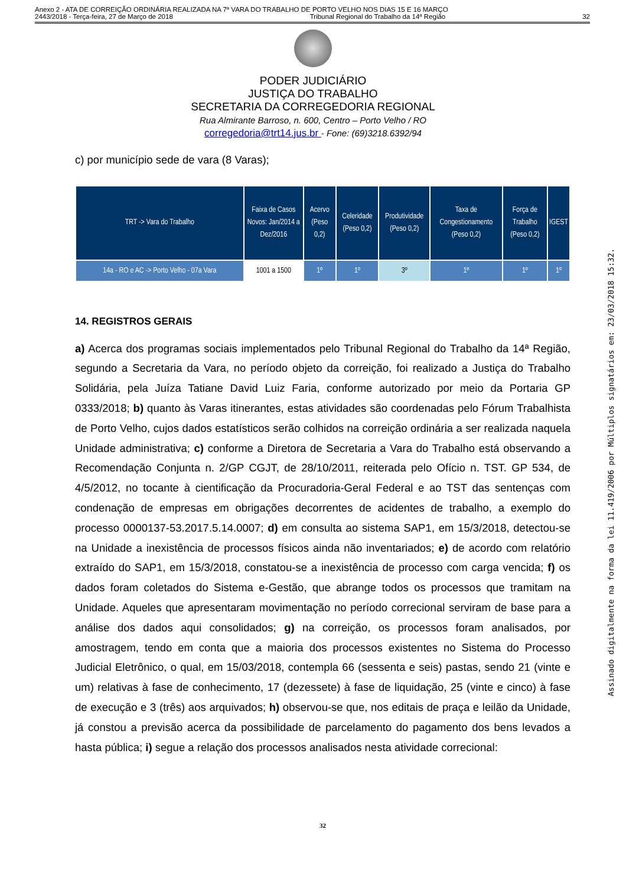Anexo 2 - ATA DE CORREIÇÃO ORDINÁRIA REALIZADA NA 7ª VARA DO TRABALHO DE PORTO VELHO NOS DIAS 15 E 16 MARÇO
2443/2018 - Terça-feira, 27 de Março de 2018 Tribunal Regional do Trabalho da 14ª Região 32
PODER JUDICIÁRIO
JUSTIÇA DO TRABALHO
SECRETARIA DA CORREGEDORIA REGIONAL
Rua Almirante Barroso, n. 600, Centro – Porto Velho / RO
corregedoria@trt14.jus.br - Fone: (69)3218.6392/94
c) por município sede de vara (8 Varas);
| TRT -> Vara do Trabalho | Faixa de Casos Novos: Jan/2014 a Dez/2016 | Acervo (Peso 0,2) | Celeridade (Peso 0,2) | Produtividade (Peso 0,2) | Taxa de Congestionamento (Peso 0,2) | Força de Trabalho (Peso 0,2) | IGEST |
| --- | --- | --- | --- | --- | --- | --- | --- |
| 14a - RO e AC -> Porto Velho - 07a Vara | 1001 a 1500 | 1º | 1º | 3º | 1º | 1º | 1º |
14. REGISTROS GERAIS
a) Acerca dos programas sociais implementados pelo Tribunal Regional do Trabalho da 14ª Região, segundo a Secretaria da Vara, no período objeto da correição, foi realizado a Justiça do Trabalho Solidária, pela Juíza Tatiane David Luiz Faria, conforme autorizado por meio da Portaria GP 0333/2018; b) quanto às Varas itinerantes, estas atividades são coordenadas pelo Fórum Trabalhista de Porto Velho, cujos dados estatísticos serão colhidos na correição ordinária a ser realizada naquela Unidade administrativa; c) conforme a Diretora de Secretaria a Vara do Trabalho está observando a Recomendação Conjunta n. 2/GP CGJT, de 28/10/2011, reiterada pelo Ofício n. TST. GP 534, de 4/5/2012, no tocante à cientificação da Procuradoria-Geral Federal e ao TST das sentenças com condenação de empresas em obrigações decorrentes de acidentes de trabalho, a exemplo do processo 0000137-53.2017.5.14.0007; d) em consulta ao sistema SAP1, em 15/3/2018, detectou-se na Unidade a inexistência de processos físicos ainda não inventariados; e) de acordo com relatório extraído do SAP1, em 15/3/2018, constatou-se a inexistência de processo com carga vencida; f) os dados foram coletados do Sistema e-Gestão, que abrange todos os processos que tramitam na Unidade. Aqueles que apresentaram movimentação no período correcional serviram de base para a análise dos dados aqui consolidados; g) na correição, os processos foram analisados, por amostragem, tendo em conta que a maioria dos processos existentes no Sistema do Processo Judicial Eletrônico, o qual, em 15/03/2018, contempla 66 (sessenta e seis) pastas, sendo 21 (vinte e um) relativas à fase de conhecimento, 17 (dezessete) à fase de liquidação, 25 (vinte e cinco) à fase de execução e 3 (três) aos arquivados; h) observou-se que, nos editais de praça e leilão da Unidade, já constou a previsão acerca da possibilidade de parcelamento do pagamento dos bens levados a hasta pública; i) segue a relação dos processos analisados nesta atividade correcional:
32
Assinado digitalmente na forma da lei 11.419/2006 por Múltiplos signatários em: 23/03/2018 15:32.